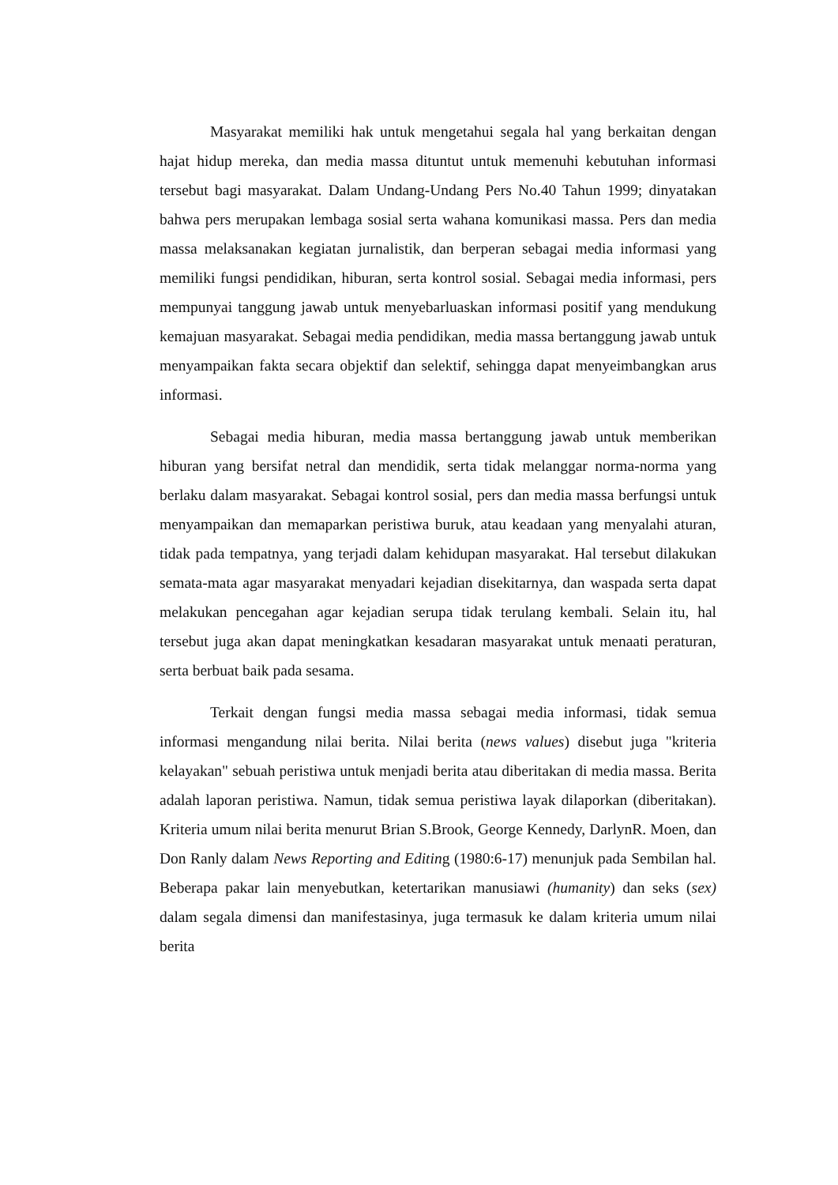Masyarakat memiliki hak untuk mengetahui segala hal yang berkaitan dengan hajat hidup mereka, dan media massa dituntut untuk memenuhi kebutuhan informasi tersebut bagi masyarakat. Dalam Undang-Undang Pers No.40 Tahun 1999; dinyatakan bahwa pers merupakan lembaga sosial serta wahana komunikasi massa. Pers dan media massa melaksanakan kegiatan jurnalistik, dan berperan sebagai media informasi yang memiliki fungsi pendidikan, hiburan, serta kontrol sosial. Sebagai media informasi, pers mempunyai tanggung jawab untuk menyebarluaskan informasi positif yang mendukung kemajuan masyarakat. Sebagai media pendidikan, media massa bertanggung jawab untuk menyampaikan fakta secara objektif dan selektif, sehingga dapat menyeimbangkan arus informasi.
Sebagai media hiburan, media massa bertanggung jawab untuk memberikan hiburan yang bersifat netral dan mendidik, serta tidak melanggar norma-norma yang berlaku dalam masyarakat. Sebagai kontrol sosial, pers dan media massa berfungsi untuk menyampaikan dan memaparkan peristiwa buruk, atau keadaan yang menyalahi aturan, tidak pada tempatnya, yang terjadi dalam kehidupan masyarakat. Hal tersebut dilakukan semata-mata agar masyarakat menyadari kejadian disekitarnya, dan waspada serta dapat melakukan pencegahan agar kejadian serupa tidak terulang kembali. Selain itu, hal tersebut juga akan dapat meningkatkan kesadaran masyarakat untuk menaati peraturan, serta berbuat baik pada sesama.
Terkait dengan fungsi media massa sebagai media informasi, tidak semua informasi mengandung nilai berita. Nilai berita (news values) disebut juga "kriteria kelayakan" sebuah peristiwa untuk menjadi berita atau diberitakan di media massa. Berita adalah laporan peristiwa. Namun, tidak semua peristiwa layak dilaporkan (diberitakan). Kriteria umum nilai berita menurut Brian S.Brook, George Kennedy, DarlynR. Moen, dan Don Ranly dalam News Reporting and Editing (1980:6-17) menunjuk pada Sembilan hal. Beberapa pakar lain menyebutkan, ketertarikan manusiawi (humanity) dan seks (sex) dalam segala dimensi dan manifestasinya, juga termasuk ke dalam kriteria umum nilai berita